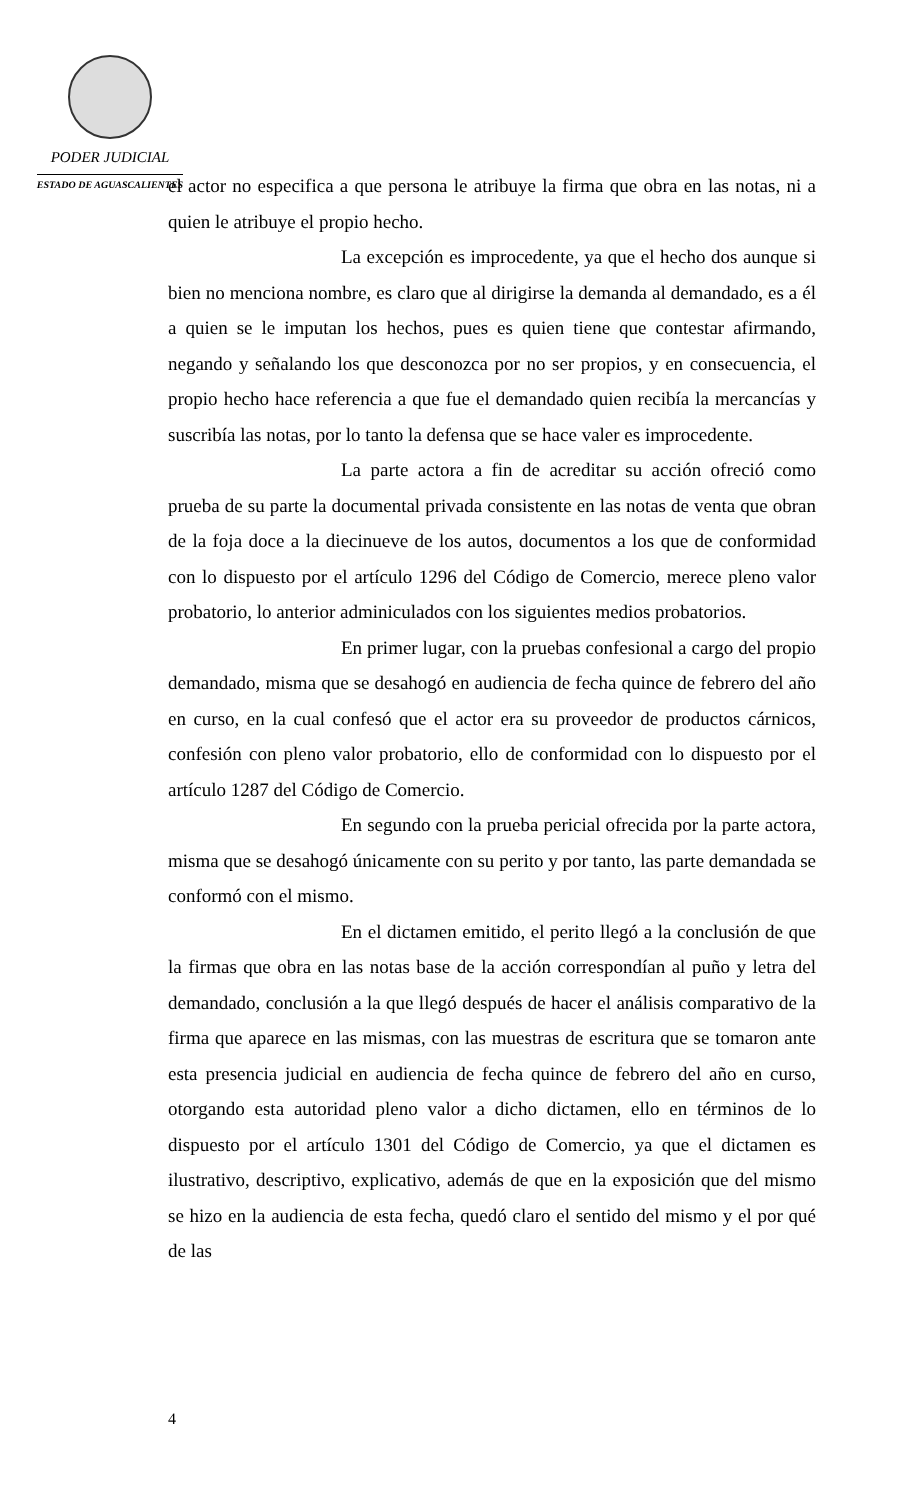PODER JUDICIAL
ESTADO DE AGUASCALIENTES
el actor no especifica a que persona le atribuye la firma que obra en las notas, ni a quien le atribuye el propio hecho.
La excepción es improcedente, ya que el hecho dos aunque si bien no menciona nombre, es claro que al dirigirse la demanda al demandado, es a él a quien se le imputan los hechos, pues es quien tiene que contestar afirmando, negando y señalando los que desconozca por no ser propios, y en consecuencia, el propio hecho hace referencia a que fue el demandado quien recibía la mercancías y suscribía las notas, por lo tanto la defensa que se hace valer es improcedente.
La parte actora a fin de acreditar su acción ofreció como prueba de su parte la documental privada consistente en las notas de venta que obran de la foja doce a la diecinueve de los autos, documentos a los que de conformidad con lo dispuesto por el artículo 1296 del Código de Comercio, merece pleno valor probatorio, lo anterior adminiculados con los siguientes medios probatorios.
En primer lugar, con la pruebas confesional a cargo del propio demandado, misma que se desahogó en audiencia de fecha quince de febrero del año en curso, en la cual confesó que el actor era su proveedor de productos cárnicos, confesión con pleno valor probatorio, ello de conformidad con lo dispuesto por el artículo 1287 del Código de Comercio.
En segundo con la prueba pericial ofrecida por la parte actora, misma que se desahogó únicamente con su perito y por tanto, las parte demandada se conformó con el mismo.
En el dictamen emitido, el perito llegó a la conclusión de que la firmas que obra en las notas base de la acción correspondían al puño y letra del demandado, conclusión a la que llegó después de hacer el análisis comparativo de la firma que aparece en las mismas, con las muestras de escritura que se tomaron ante esta presencia judicial en audiencia de fecha quince de febrero del año en curso, otorgando esta autoridad pleno valor a dicho dictamen, ello en términos de lo dispuesto por el artículo 1301 del Código de Comercio, ya que el dictamen es ilustrativo, descriptivo, explicativo, además de que en la exposición que del mismo se hizo en la audiencia de esta fecha, quedó claro el sentido del mismo y el por qué de las
4